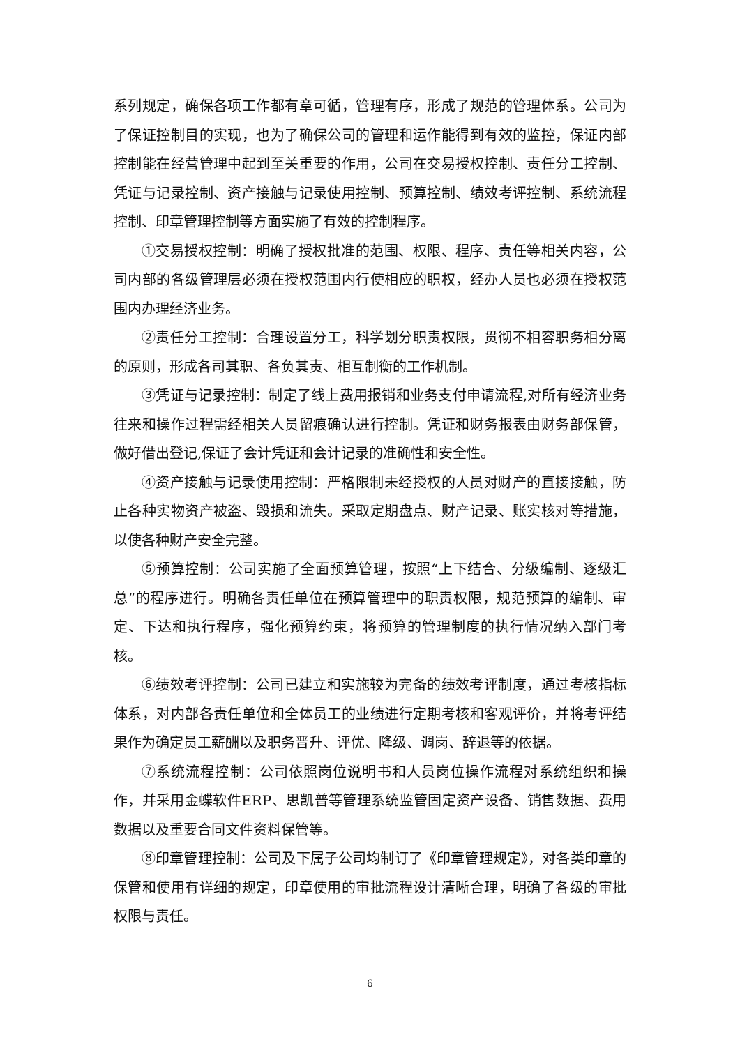系列规定，确保各项工作都有章可循，管理有序，形成了规范的管理体系。公司为了保证控制目的实现，也为了确保公司的管理和运作能得到有效的监控，保证内部控制能在经营管理中起到至关重要的作用，公司在交易授权控制、责任分工控制、凭证与记录控制、资产接触与记录使用控制、预算控制、绩效考评控制、系统流程控制、印章管理控制等方面实施了有效的控制程序。
①交易授权控制：明确了授权批准的范围、权限、程序、责任等相关内容，公司内部的各级管理层必须在授权范围内行使相应的职权，经办人员也必须在授权范围内办理经济业务。
②责任分工控制：合理设置分工，科学划分职责权限，贯彻不相容职务相分离的原则，形成各司其职、各负其责、相互制衡的工作机制。
③凭证与记录控制：制定了线上费用报销和业务支付申请流程,对所有经济业务往来和操作过程需经相关人员留痕确认进行控制。凭证和财务报表由财务部保管，做好借出登记,保证了会计凭证和会计记录的准确性和安全性。
④资产接触与记录使用控制：严格限制未经授权的人员对财产的直接接触，防止各种实物资产被盗、毁损和流失。采取定期盘点、财产记录、账实核对等措施，以使各种财产安全完整。
⑤预算控制：公司实施了全面预算管理，按照“上下结合、分级编制、逐级汇总”的程序进行。明确各责任单位在预算管理中的职责权限，规范预算的编制、审定、下达和执行程序，强化预算约束，将预算的管理制度的执行情况纳入部门考核。
⑥绩效考评控制：公司已建立和实施较为完备的绩效考评制度，通过考核指标体系，对内部各责任单位和全体员工的业绩进行定期考核和客观评价，并将考评结果作为确定员工薪酬以及职务晋升、评优、降级、调岗、辞退等的依据。
⑦系统流程控制：公司依照岗位说明书和人员岗位操作流程对系统组织和操作，并采用金蝶软件ERP、思凯普等管理系统监管固定资产设备、销售数据、费用数据以及重要合同文件资料保管等。
⑧印章管理控制：公司及下属子公司均制订了《印章管理规定》，对各类印章的保管和使用有详细的规定，印章使用的审批流程设计清晰合理，明确了各级的审批权限与责任。
6